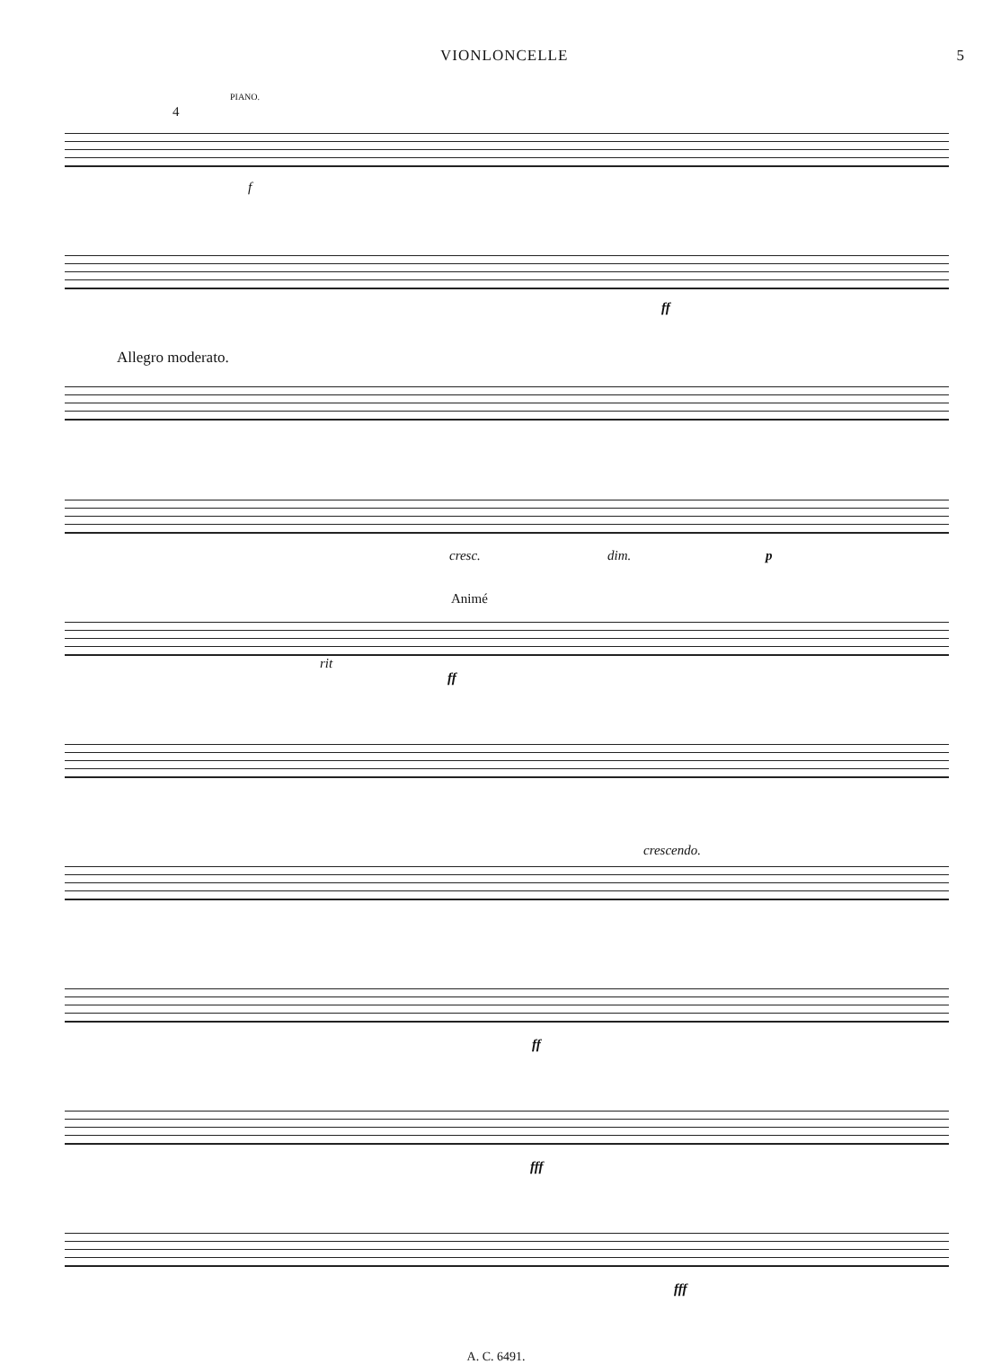VIONLONCELLE 5
PIANO.
4
f
ff
Allegro moderato.
cresc. dim. p
Animé
rit
ff
crescendo.
ff
fff
fff
A. C. 6491.